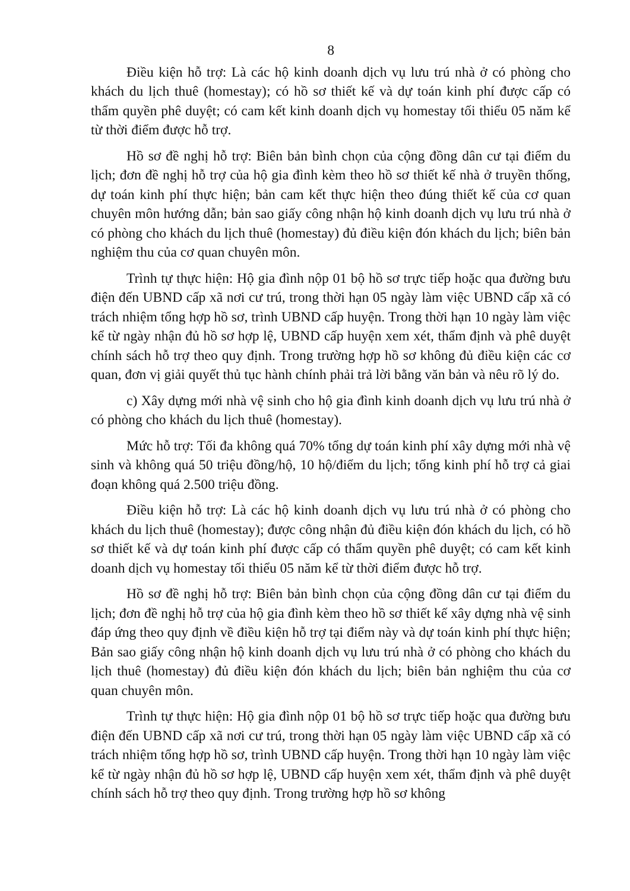8
Điều kiện hỗ trợ: Là các hộ kinh doanh dịch vụ lưu trú nhà ở có phòng cho khách du lịch thuê (homestay); có hồ sơ thiết kế và dự toán kinh phí được cấp có thẩm quyền phê duyệt; có cam kết kinh doanh dịch vụ homestay tối thiểu 05 năm kể từ thời điểm được hỗ trợ.
Hồ sơ đề nghị hỗ trợ: Biên bản bình chọn của cộng đồng dân cư tại điểm du lịch; đơn đề nghị hỗ trợ của hộ gia đình kèm theo hồ sơ thiết kế nhà ở truyền thống, dự toán kinh phí thực hiện; bản cam kết thực hiện theo đúng thiết kế của cơ quan chuyên môn hướng dẫn; bản sao giấy công nhận hộ kinh doanh dịch vụ lưu trú nhà ở có phòng cho khách du lịch thuê (homestay) đủ điều kiện đón khách du lịch; biên bản nghiệm thu của cơ quan chuyên môn.
Trình tự thực hiện: Hộ gia đình nộp 01 bộ hồ sơ trực tiếp hoặc qua đường bưu điện đến UBND cấp xã nơi cư trú, trong thời hạn 05 ngày làm việc UBND cấp xã có trách nhiệm tổng hợp hồ sơ, trình UBND cấp huyện. Trong thời hạn 10 ngày làm việc kể từ ngày nhận đủ hồ sơ hợp lệ, UBND cấp huyện xem xét, thẩm định và phê duyệt chính sách hỗ trợ theo quy định. Trong trường hợp hồ sơ không đủ điều kiện các cơ quan, đơn vị giải quyết thủ tục hành chính phải trả lời bằng văn bản và nêu rõ lý do.
c) Xây dựng mới nhà vệ sinh cho hộ gia đình kinh doanh dịch vụ lưu trú nhà ở có phòng cho khách du lịch thuê (homestay).
Mức hỗ trợ: Tối đa không quá 70% tổng dự toán kinh phí xây dựng mới nhà vệ sinh và không quá 50 triệu đồng/hộ, 10 hộ/điểm du lịch; tổng kinh phí hỗ trợ cả giai đoạn không quá 2.500 triệu đồng.
Điều kiện hỗ trợ: Là các hộ kinh doanh dịch vụ lưu trú nhà ở có phòng cho khách du lịch thuê (homestay); được công nhận đủ điều kiện đón khách du lịch, có hồ sơ thiết kế và dự toán kinh phí được cấp có thẩm quyền phê duyệt; có cam kết kinh doanh dịch vụ homestay tối thiểu 05 năm kể từ thời điểm được hỗ trợ.
Hồ sơ đề nghị hỗ trợ: Biên bản bình chọn của cộng đồng dân cư tại điểm du lịch; đơn đề nghị hỗ trợ của hộ gia đình kèm theo hồ sơ thiết kế xây dựng nhà vệ sinh đáp ứng theo quy định về điều kiện hỗ trợ tại điểm này và dự toán kinh phí thực hiện; Bản sao giấy công nhận hộ kinh doanh dịch vụ lưu trú nhà ở có phòng cho khách du lịch thuê (homestay) đủ điều kiện đón khách du lịch; biên bản nghiệm thu của cơ quan chuyên môn.
Trình tự thực hiện: Hộ gia đình nộp 01 bộ hồ sơ trực tiếp hoặc qua đường bưu điện đến UBND cấp xã nơi cư trú, trong thời hạn 05 ngày làm việc UBND cấp xã có trách nhiệm tổng hợp hồ sơ, trình UBND cấp huyện. Trong thời hạn 10 ngày làm việc kể từ ngày nhận đủ hồ sơ hợp lệ, UBND cấp huyện xem xét, thẩm định và phê duyệt chính sách hỗ trợ theo quy định. Trong trường hợp hồ sơ không